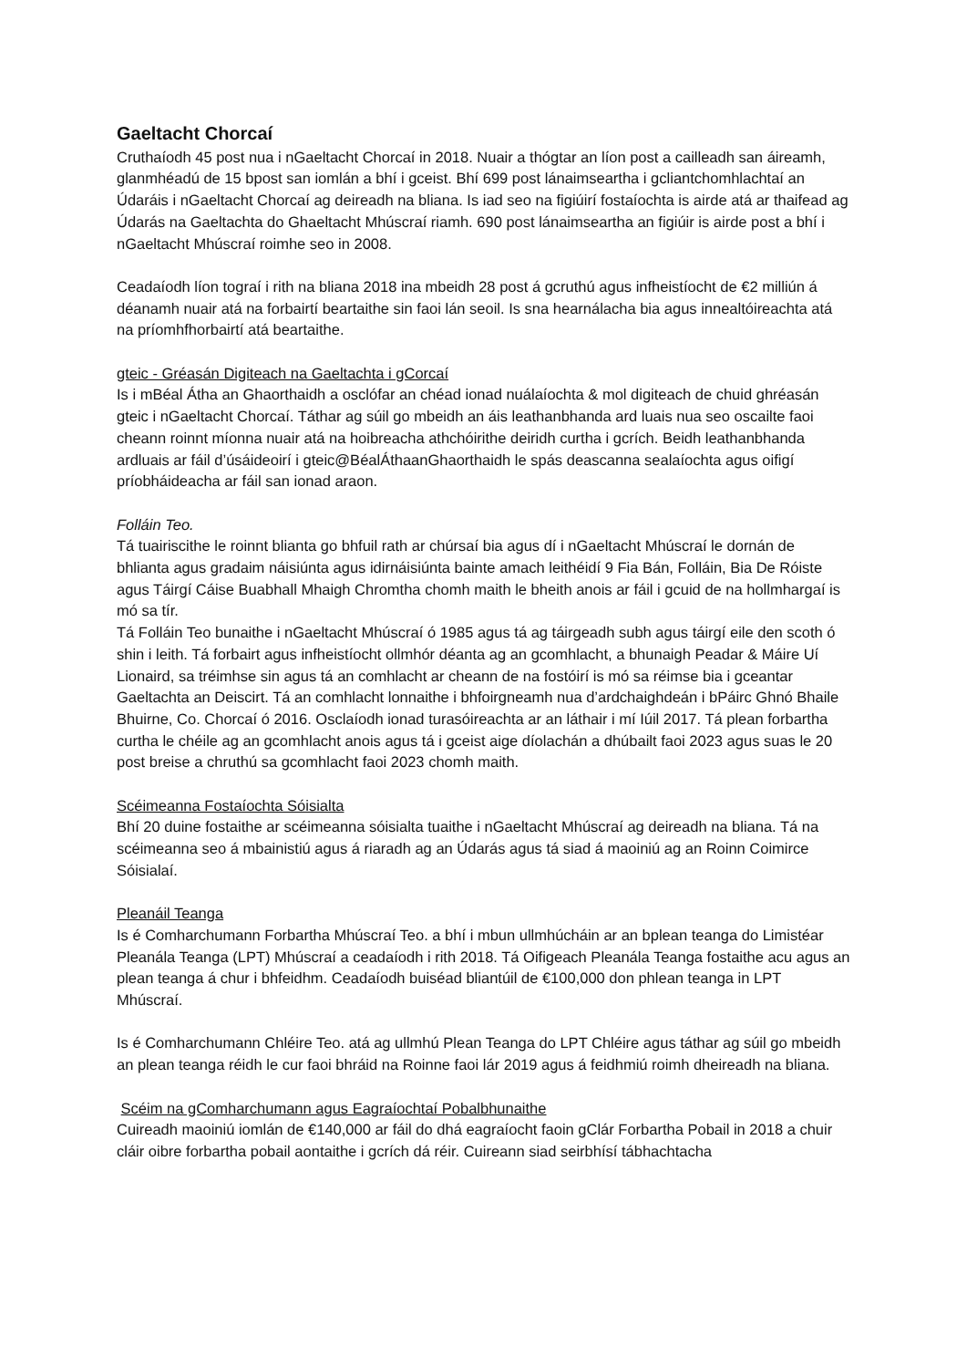Gaeltacht Chorcaí
Cruthaíodh 45 post nua i nGaeltacht Chorcaí in 2018. Nuair a thógtar an líon post a cailleadh san áireamh, glanmhéadú de 15 bpost san iomlán a bhí i gceist. Bhí 699 post lánaimseartha i gcliantchomhlachtaí an Údaráis i nGaeltacht Chorcaí ag deireadh na bliana. Is iad seo na figiúirí fostaíochta is airde atá ar thaifead ag Údarás na Gaeltachta do Ghaeltacht Mhúscraí riamh. 690 post lánaimseartha an figiúir is airde post a bhí i nGaeltacht Mhúscraí roimhe seo in 2008.
Ceadaíodh líon tograí i rith na bliana 2018 ina mbeidh 28 post á gcruthú agus infheistíocht de €2 milliún á déanamh nuair atá na forbairtí beartaithe sin faoi lán seoil. Is sna hearnálacha bia agus innealtóireachta atá na príomhfhorbairtí atá beartaithe.
gteic - Gréasán Digiteach na Gaeltachta i gCorcaí
Is i mBéal Átha an Ghaorthaidh a osclófar an chéad ionad nuálaíochta & mol digiteach de chuid ghréasán gteic i nGaeltacht Chorcaí. Táthar ag súil go mbeidh an áis leathanbhanda ard luais nua seo oscailte faoi cheann roinnt míonna nuair atá na hoibreacha athchóirithe deiridh curtha i gcrích. Beidh leathanbhanda ardluais ar fáil d’úsáideoirí i gteic@BéalÁthaanGhaorthaidh le spás deascanna sealaíochta agus oifigí príobháideacha ar fáil san ionad araon.
Folláin Teo.
Tá tuairiscithe le roinnt blianta go bhfuil rath ar chúrsaí bia agus dí i nGaeltacht Mhúscraí le dornán de bhlianta agus gradaim náisiúnta agus idirnáisiúnta bainte amach leithéidí 9 Fia Bán, Folláin, Bia De Róiste agus Táirgí Cáise Buabhall Mhaigh Chromtha chomh maith le bheith anois ar fáil i gcuid de na hollmhargaí is mó sa tír.
Tá Folláin Teo bunaithe i nGaeltacht Mhúscraí ó 1985 agus tá ag táirgeadh subh agus táirgí eile den scoth ó shin i leith. Tá forbairt agus infheistíocht ollmhór déanta ag an gcomhlacht, a bhunaigh Peadar & Máire Uí Lionaird, sa tréimhse sin agus tá an comhlacht ar cheann de na fostóirí is mó sa réimse bia i gceantar Gaeltachta an Deiscirt. Tá an comhlacht lonnaithe i bhfoirgneamh nua d’ardchaighdeán i bPáirc Ghnó Bhaile Bhuirne, Co. Chorcaí ó 2016. Osclaíodh ionad turasóireachta ar an láthair i mí Iúil 2017. Tá plean forbartha curtha le chéile ag an gcomhlacht anois agus tá i gceist aige díolachán a dhúbailt faoi 2023 agus suas le 20 post breise a chruthú sa gcomhlacht faoi 2023 chomh maith.
Scéimeanna Fostaíochta Sóisialta
Bhí 20 duine fostaithe ar scéimeanna sóisialta tuaithe i nGaeltacht Mhúscraí ag deireadh na bliana. Tá na scéimeanna seo á mbainistiú agus á riaradh ag an Údarás agus tá siad á maoiniú ag an Roinn Coimirce Sóisialaí.
Pleanáil Teanga
Is é Comharchumann Forbartha Mhúscraí Teo. a bhí i mbun ullmhúcháin ar an bplean teanga do Limistéar Pleanála Teanga (LPT) Mhúscraí a ceadaíodh i rith 2018. Tá Oifigeach Pleanála Teanga fostaithe acu agus an plean teanga á chur i bhfeidhm. Ceadaíodh buiséad bliantúil de €100,000 don phlean teanga in LPT Mhúscraí.
Is é Comharchumann Chléire Teo. atá ag ullmhú Plean Teanga do LPT Chléire agus táthar ag súil go mbeidh an plean teanga réidh le cur faoi bhráid na Roinne faoi lár 2019 agus á feidhmiú roimh dheireadh na bliana.
Scéim na gComharchumann agus Eagraíochtaí Pobalbhunaithe
Cuireadh maoiniú iomlán de €140,000 ar fáil do dhá eagraíocht faoin gClár Forbartha Pobail in 2018 a chuir cláir oibre forbartha pobail aontaithe i gcrích dá réir. Cuireann siad seirbhísí tábhachtacha